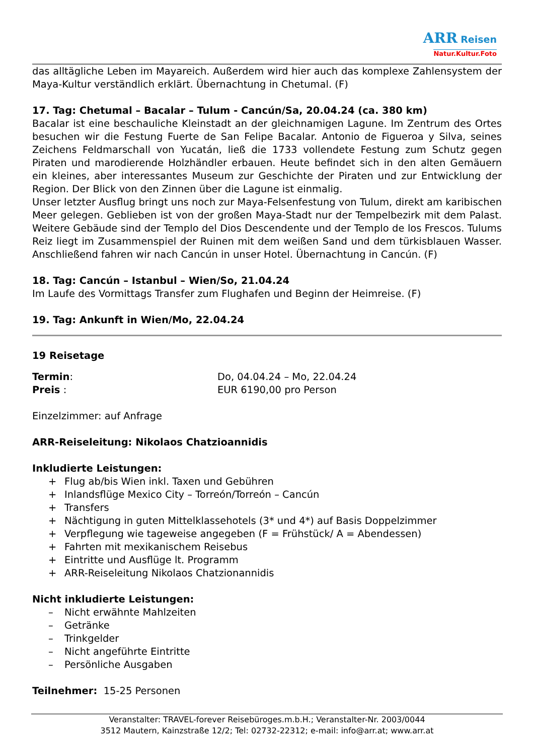ARR Reisen
Natur.Kultur.Foto
das alltägliche Leben im Mayareich. Außerdem wird hier auch das komplexe Zahlensystem der Maya-Kultur verständlich erklärt. Übernachtung in Chetumal. (F)
17. Tag: Chetumal – Bacalar – Tulum - Cancún/Sa, 20.04.24 (ca. 380 km)
Bacalar ist eine beschauliche Kleinstadt an der gleichnamigen Lagune. Im Zentrum des Ortes besuchen wir die Festung Fuerte de San Felipe Bacalar. Antonio de Figueroa y Silva, seines Zeichens Feldmarschall von Yucatán, ließ die 1733 vollendete Festung zum Schutz gegen Piraten und marodierende Holzhändler erbauen. Heute befindet sich in den alten Gemäuern ein kleines, aber interessantes Museum zur Geschichte der Piraten und zur Entwicklung der Region. Der Blick von den Zinnen über die Lagune ist einmalig.
Unser letzter Ausflug bringt uns noch zur Maya-Felsenfestung von Tulum, direkt am karibischen Meer gelegen. Geblieben ist von der großen Maya-Stadt nur der Tempelbezirk mit dem Palast. Weitere Gebäude sind der Templo del Dios Descendente und der Templo de los Frescos. Tulums Reiz liegt im Zusammenspiel der Ruinen mit dem weißen Sand und dem türkisblauen Wasser. Anschließend fahren wir nach Cancún in unser Hotel. Übernachtung in Cancún. (F)
18. Tag: Cancún – Istanbul – Wien/So, 21.04.24
Im Laufe des Vormittags Transfer zum Flughafen und Beginn der Heimreise. (F)
19. Tag: Ankunft in Wien/Mo, 22.04.24
19 Reisetage
Termin: Do, 04.04.24 – Mo, 22.04.24
Preis : EUR 6190,00 pro Person
Einzelzimmer: auf Anfrage
ARR-Reiseleitung: Nikolaos Chatzioannidis
Inkludierte Leistungen:
+ Flug ab/bis Wien inkl. Taxen und Gebühren
+ Inlandsflüge Mexico City – Torreón/Torreón – Cancún
+ Transfers
+ Nächtigung in guten Mittelklassehotels (3* und 4*) auf Basis Doppelzimmer
+ Verpflegung wie tageweise angegeben (F = Frühstück/ A = Abendessen)
+ Fahrten mit mexikanischem Reisebus
+ Eintritte und Ausflüge lt. Programm
+ ARR-Reiseleitung Nikolaos Chatzionannidis
Nicht inkludierte Leistungen:
– Nicht erwähnte Mahlzeiten
– Getränke
– Trinkgelder
– Nicht angeführte Eintritte
– Persönliche Ausgaben
Teilnehmer: 15-25 Personen
Veranstalter: TRAVEL-forever Reisebüroges.m.b.H.; Veranstalter-Nr. 2003/0044
3512 Mautern, Kainzstraße 12/2; Tel: 02732-22312; e-mail: info@arr.at; www.arr.at